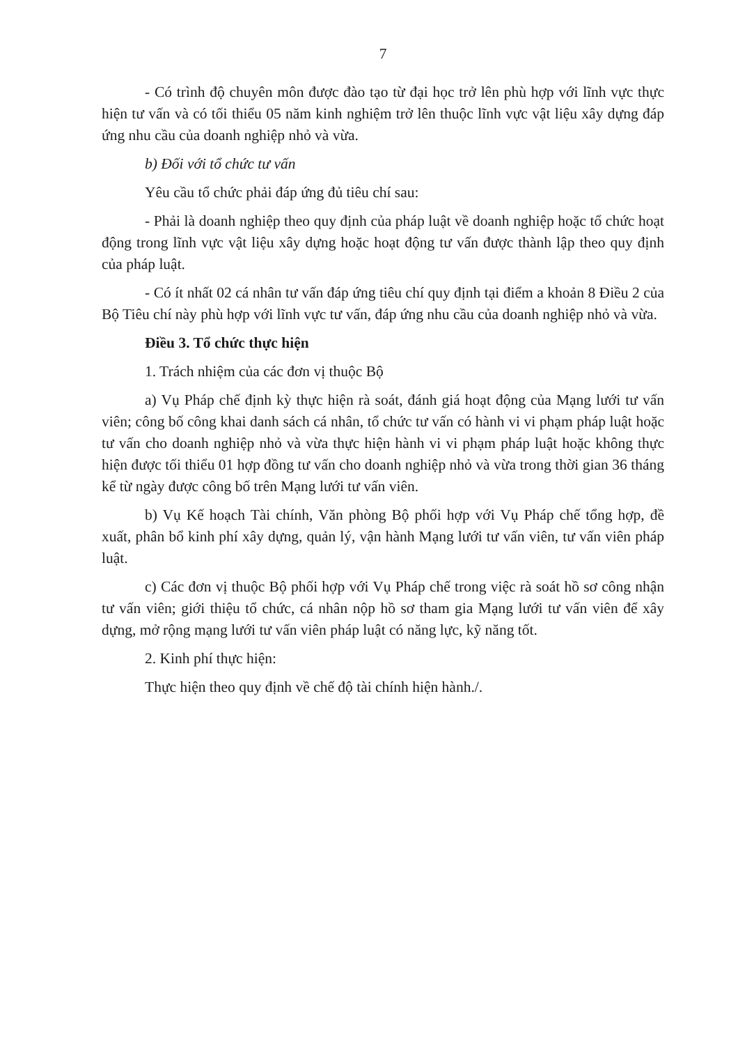7
- Có trình độ chuyên môn được đào tạo từ đại học trở lên phù hợp với lĩnh vực thực hiện tư vấn và có tối thiểu 05 năm kinh nghiệm trở lên thuộc lĩnh vực vật liệu xây dựng đáp ứng nhu cầu của doanh nghiệp nhỏ và vừa.
b) Đối với tổ chức tư vấn
Yêu cầu tổ chức phải đáp ứng đủ tiêu chí sau:
- Phải là doanh nghiệp theo quy định của pháp luật về doanh nghiệp hoặc tổ chức hoạt động trong lĩnh vực vật liệu xây dựng hoặc hoạt động tư vấn được thành lập theo quy định của pháp luật.
- Có ít nhất 02 cá nhân tư vấn đáp ứng tiêu chí quy định tại điểm a khoản 8 Điều 2 của Bộ Tiêu chí này phù hợp với lĩnh vực tư vấn, đáp ứng nhu cầu của doanh nghiệp nhỏ và vừa.
Điều 3. Tổ chức thực hiện
1. Trách nhiệm của các đơn vị thuộc Bộ
a) Vụ Pháp chế định kỳ thực hiện rà soát, đánh giá hoạt động của Mạng lưới tư vấn viên; công bố công khai danh sách cá nhân, tổ chức tư vấn có hành vi vi phạm pháp luật hoặc tư vấn cho doanh nghiệp nhỏ và vừa thực hiện hành vi vi phạm pháp luật hoặc không thực hiện được tối thiểu 01 hợp đồng tư vấn cho doanh nghiệp nhỏ và vừa trong thời gian 36 tháng kể từ ngày được công bố trên Mạng lưới tư vấn viên.
b) Vụ Kế hoạch Tài chính, Văn phòng Bộ phối hợp với Vụ Pháp chế tổng hợp, đề xuất, phân bổ kinh phí xây dựng, quản lý, vận hành Mạng lưới tư vấn viên, tư vấn viên pháp luật.
c) Các đơn vị thuộc Bộ phối hợp với Vụ Pháp chế trong việc rà soát hồ sơ công nhận tư vấn viên; giới thiệu tổ chức, cá nhân nộp hồ sơ tham gia Mạng lưới tư vấn viên để xây dựng, mở rộng mạng lưới tư vấn viên pháp luật có năng lực, kỹ năng tốt.
2. Kinh phí thực hiện:
Thực hiện theo quy định về chế độ tài chính hiện hành./.